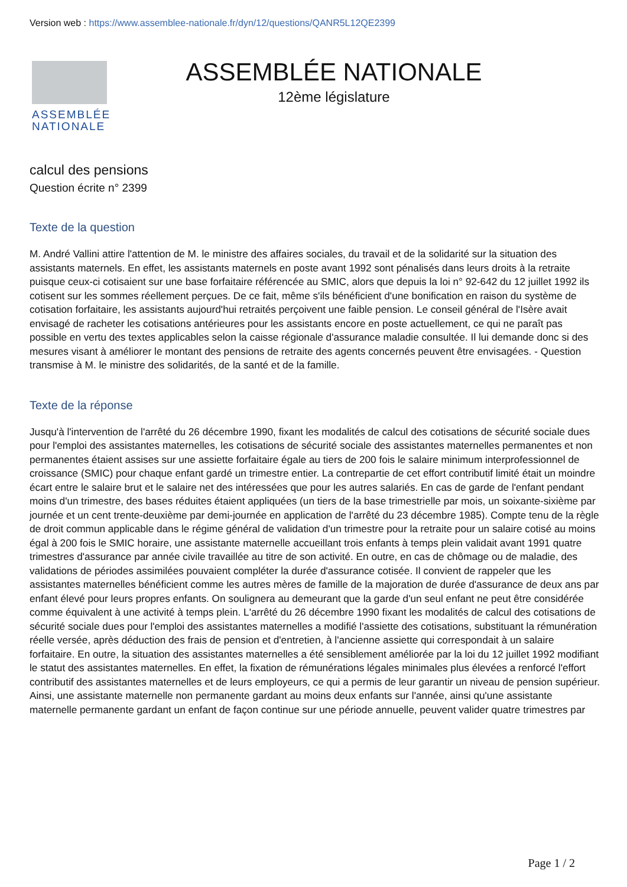Version web : https://www.assemblee-nationale.fr/dyn/12/questions/QANR5L12QE2399
ASSEMBLÉE NATIONALE
ASSEMBLÉE NATIONALE
12ème législature
calcul des pensions
Question écrite n° 2399
Texte de la question
M. André Vallini attire l'attention de M. le ministre des affaires sociales, du travail et de la solidarité sur la situation des assistants maternels. En effet, les assistants maternels en poste avant 1992 sont pénalisés dans leurs droits à la retraite puisque ceux-ci cotisaient sur une base forfaitaire référencée au SMIC, alors que depuis la loi n° 92-642 du 12 juillet 1992 ils cotisent sur les sommes réellement perçues. De ce fait, même s'ils bénéficient d'une bonification en raison du système de cotisation forfaitaire, les assistants aujourd'hui retraités perçoivent une faible pension. Le conseil général de l'Isère avait envisagé de racheter les cotisations antérieures pour les assistants encore en poste actuellement, ce qui ne paraît pas possible en vertu des textes applicables selon la caisse régionale d'assurance maladie consultée. Il lui demande donc si des mesures visant à améliorer le montant des pensions de retraite des agents concernés peuvent être envisagées. - Question transmise à M. le ministre des solidarités, de la santé et de la famille.
Texte de la réponse
Jusqu'à l'intervention de l'arrêté du 26 décembre 1990, fixant les modalités de calcul des cotisations de sécurité sociale dues pour l'emploi des assistantes maternelles, les cotisations de sécurité sociale des assistantes maternelles permanentes et non permanentes étaient assises sur une assiette forfaitaire égale au tiers de 200 fois le salaire minimum interprofessionnel de croissance (SMIC) pour chaque enfant gardé un trimestre entier. La contrepartie de cet effort contributif limité était un moindre écart entre le salaire brut et le salaire net des intéressées que pour les autres salariés. En cas de garde de l'enfant pendant moins d'un trimestre, des bases réduites étaient appliquées (un tiers de la base trimestrielle par mois, un soixante-sixième par journée et un cent trente-deuxième par demi-journée en application de l'arrêté du 23 décembre 1985). Compte tenu de la règle de droit commun applicable dans le régime général de validation d'un trimestre pour la retraite pour un salaire cotisé au moins égal à 200 fois le SMIC horaire, une assistante maternelle accueillant trois enfants à temps plein validait avant 1991 quatre trimestres d'assurance par année civile travaillée au titre de son activité. En outre, en cas de chômage ou de maladie, des validations de périodes assimilées pouvaient compléter la durée d'assurance cotisée. Il convient de rappeler que les assistantes maternelles bénéficient comme les autres mères de famille de la majoration de durée d'assurance de deux ans par enfant élevé pour leurs propres enfants. On soulignera au demeurant que la garde d'un seul enfant ne peut être considérée comme équivalent à une activité à temps plein. L'arrêté du 26 décembre 1990 fixant les modalités de calcul des cotisations de sécurité sociale dues pour l'emploi des assistantes maternelles a modifié l'assiette des cotisations, substituant la rémunération réelle versée, après déduction des frais de pension et d'entretien, à l'ancienne assiette qui correspondait à un salaire forfaitaire. En outre, la situation des assistantes maternelles a été sensiblement améliorée par la loi du 12 juillet 1992 modifiant le statut des assistantes maternelles. En effet, la fixation de rémunérations légales minimales plus élevées a renforcé l'effort contributif des assistantes maternelles et de leurs employeurs, ce qui a permis de leur garantir un niveau de pension supérieur. Ainsi, une assistante maternelle non permanente gardant au moins deux enfants sur l'année, ainsi qu'une assistante maternelle permanente gardant un enfant de façon continue sur une période annuelle, peuvent valider quatre trimestres par
Page 1 / 2